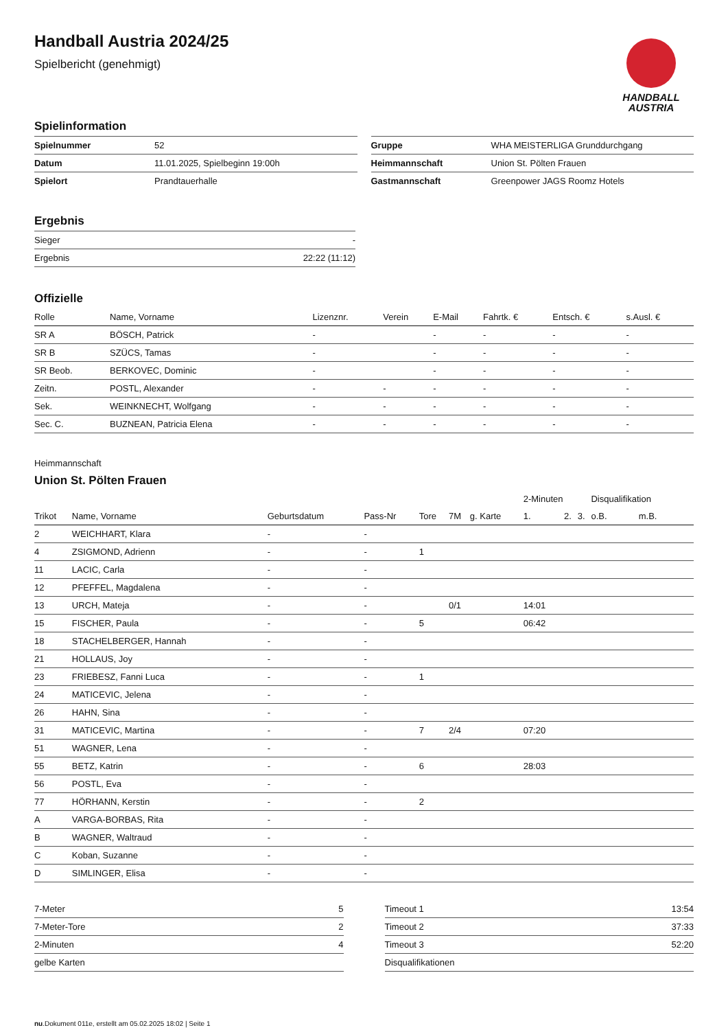Handball Austria 2024/25
Spielbericht (genehmigt)
HANDBALL
AUSTRIA
Spielinformation
| Spielnummer | 52 |
| Datum | 11.01.2025, Spielbeginn 19:00h |
| Spielort | Prandtauerhalle |
| Gruppe | WHA MEISTERLIGA Grunddurchgang |
| Heimmannschaft | Union St. Pölten Frauen |
| Gastmannschaft | Greenpower JAGS Roomz Hotels |
Ergebnis
| Sieger | - |
| Ergebnis | 22:22 (11:12) |
Offizielle
| Rolle | Name, Vorname | Lizenznr. | Verein | E-Mail | Fahrtk. € | Entsch. € | s.Ausl. € |
| --- | --- | --- | --- | --- | --- | --- | --- |
| SR A | BÖSCH, Patrick | - | | - | - | - | - |
| SR B | SZÜCS, Tamas | - | | - | - | - | - |
| SR Beob. | BERKOVEC, Dominic | - | | - | - | - | - |
| Zeitn. | POSTL, Alexander | - | - | - | - | - | - |
| Sek. | WEINKNECHT, Wolfgang | - | - | - | - | - | - |
| Sec. C. | BUZNEAN, Patricia Elena | - | - | - | - | - | - |
Heimmannschaft
Union St. Pölten Frauen
| | | | | | | | 2-Minuten | | | Disqualifikation | |
| --- | --- | --- | --- | --- | --- | --- | --- | --- | --- | --- | --- |
| Trikot | Name, Vorname | Geburtsdatum | Pass-Nr | Tore | 7M | g. Karte | 1. | 2. | 3. | o.B. | m.B. |
| 2 | WEICHHART, Klara | - | - | | | | | | | | |
| 4 | ZSIGMOND, Adrienn | - | - | 1 | | | | | | | |
| 11 | LACIC, Carla | - | - | | | | | | | | |
| 12 | PFEFFEL, Magdalena | - | - | | | | | | | | |
| 13 | URCH, Mateja | - | - | | 0/1 | | 14:01 | | | | |
| 15 | FISCHER, Paula | - | - | 5 | | | 06:42 | | | | |
| 18 | STACHELBERGER, Hannah | - | - | | | | | | | | |
| 21 | HOLLAUS, Joy | - | - | | | | | | | | |
| 23 | FRIEBESZ, Fanni Luca | - | - | 1 | | | | | | | |
| 24 | MATICEVIC, Jelena | - | - | | | | | | | | |
| 26 | HAHN, Sina | - | - | | | | | | | | |
| 31 | MATICEVIC, Martina | - | - | 7 | 2/4 | | 07:20 | | | | |
| 51 | WAGNER, Lena | - | - | | | | | | | | |
| 55 | BETZ, Katrin | - | - | 6 | | | 28:03 | | | | |
| 56 | POSTL, Eva | - | - | | | | | | | | |
| 77 | HÖRHANN, Kerstin | - | - | 2 | | | | | | | |
| A | VARGA-BORBAS, Rita | - | - | | | | | | | | |
| B | WAGNER, Waltraud | - | - | | | | | | | | |
| C | Koban, Suzanne | - | - | | | | | | | | |
| D | SIMLINGER, Elisa | - | - | | | | | | | | |
| 7-Meter | 5 |
| 7-Meter-Tore | 2 |
| 2-Minuten | 4 |
| gelbe Karten | |
| Timeout 1 | 13:54 |
| Timeout 2 | 37:33 |
| Timeout 3 | 52:20 |
| Disqualifikationen | |
nu.Dokument 011e, erstellt am 05.02.2025 18:02 | Seite 1